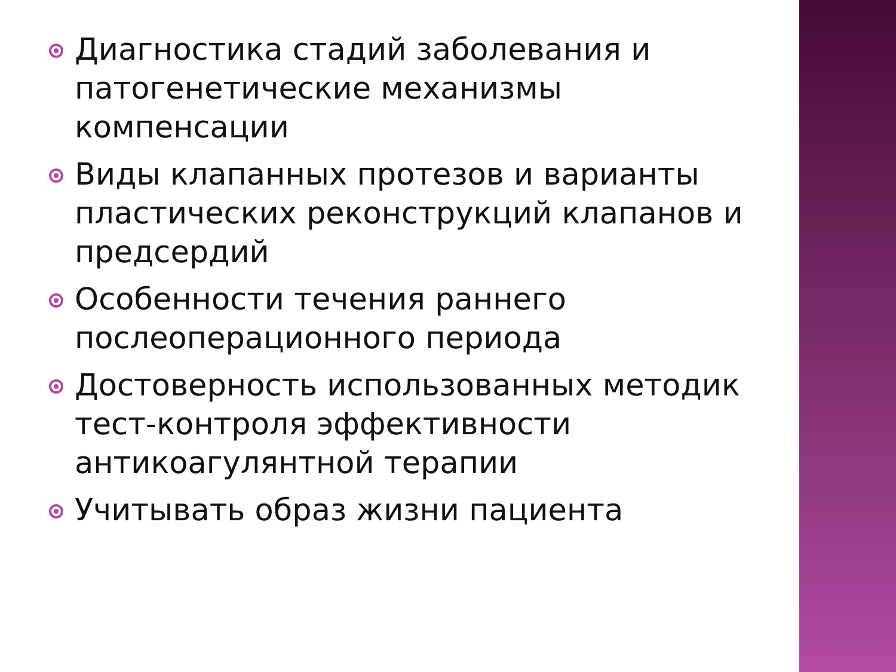Диагностика стадий заболевания и патогенетические механизмы компенсации
Виды клапанных протезов и варианты пластических реконструкций клапанов и предсердий
Особенности течения раннего послеоперационного периода
Достоверность использованных методик тест-контроля эффективности антикоагулянтной терапии
Учитывать образ жизни пациента